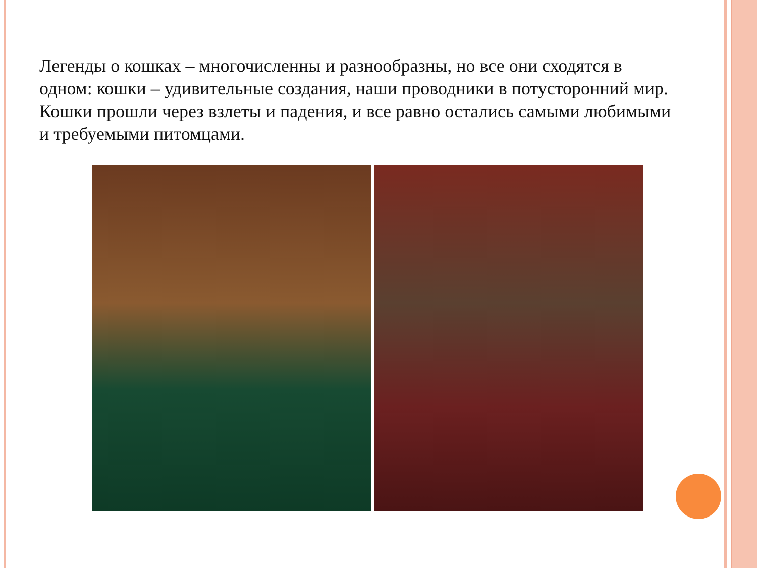Легенды о кошках – многочисленны и разнообразны, но все они сходятся в одном: кошки – удивительные создания, наши проводники в потусторонний мир. Кошки прошли через взлеты и падения, и все равно остались самыми любимыми и требуемыми питомцами.